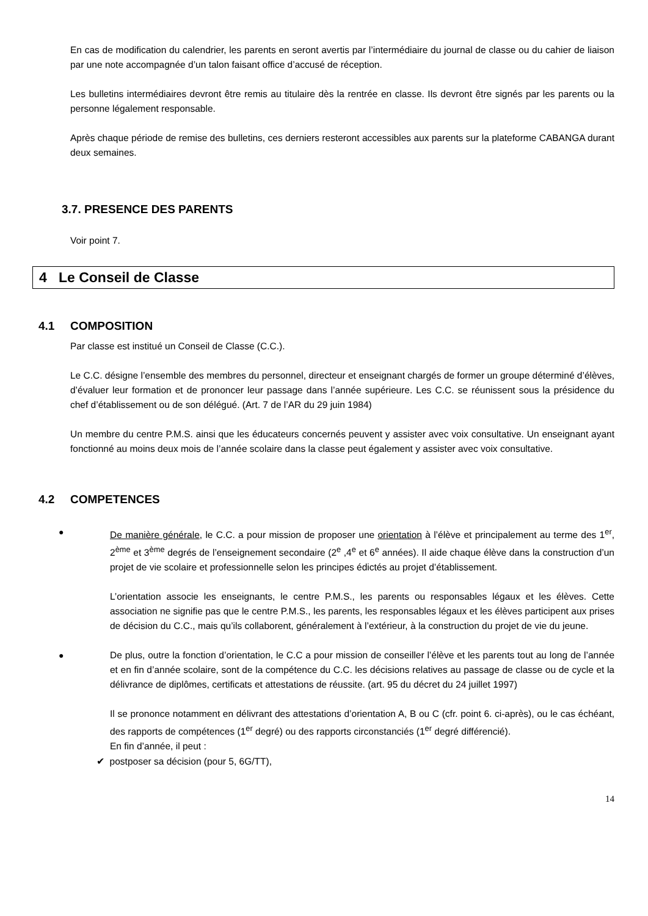En cas de modification du calendrier, les parents en seront avertis par l’intermédiaire du journal de classe ou du cahier de liaison par une note accompagnée d’un talon faisant office d’accusé de réception.
Les bulletins intermédiaires devront être remis au titulaire dès la rentrée en classe. Ils devront être signés par les parents ou la personne légalement responsable.
Après chaque période de remise des bulletins, ces derniers resteront accessibles aux parents sur la plateforme CABANGA durant deux semaines.
3.7. PRESENCE DES PARENTS
Voir point 7.
4 Le Conseil de Classe
4.1 COMPOSITION
Par classe est institué un Conseil de Classe (C.C.).
Le C.C. désigne l’ensemble des membres du personnel, directeur et enseignant chargés de former un groupe déterminé d’élèves, d’évaluer leur formation et de prononcer leur passage dans l’année supérieure. Les C.C. se réunissent sous la présidence du chef d’établissement ou de son délégué. (Art. 7 de l’AR du 29 juin 1984)
Un membre du centre P.M.S. ainsi que les éducateurs concernés peuvent y assister avec voix consultative. Un enseignant ayant fonctionné au moins deux mois de l’année scolaire dans la classe peut également y assister avec voix consultative.
4.2 COMPETENCES
●
De manière générale, le C.C. a pour mission de proposer une orientation à l’élève et principalement au terme des 1<sup>er</sup>, 2<sup>ème</sup> et 3<sup>ème</sup> degrés de l’enseignement secondaire (2<sup>e</sup> ,4<sup>e</sup> et 6<sup>e</sup> années). Il aide chaque élève dans la construction d’un projet de vie scolaire et professionnelle selon les principes édictés au projet d’établissement.
L’orientation associe les enseignants, le centre P.M.S., les parents ou responsables légaux et les élèves. Cette association ne signifie pas que le centre P.M.S., les parents, les responsables légaux et les élèves participent aux prises de décision du C.C., mais qu’ils collaborent, généralement à l’extérieur, à la construction du projet de vie du jeune.
●
De plus, outre la fonction d’orientation, le C.C a pour mission de conseiller l’élève et les parents tout au long de l’année et en fin d’année scolaire, sont de la compétence du C.C. les décisions relatives au passage de classe ou de cycle et la délivrance de diplômes, certificats et attestations de réussite. (art. 95 du décret du 24 juillet 1997)
Il se prononce notamment en délivrant des attestations d’orientation A, B ou C (cfr. point 6. ci-après), ou le cas échéant, des rapports de compétences (1<sup>er</sup> degré) ou des rapports circonstanciés (1<sup>er</sup> degré différencié).
En fin d’année, il peut :
✔ postposer sa décision (pour 5, 6G/TT),
14